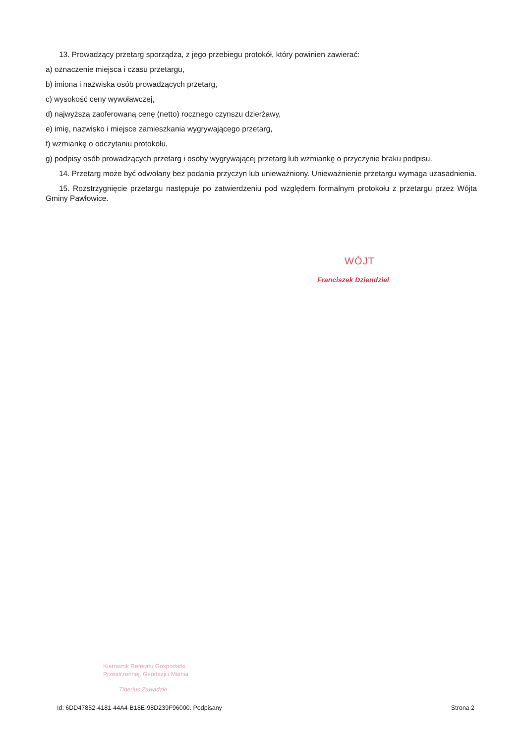13. Prowadzący przetarg sporządza, z jego przebiegu protokół, który powinien zawierać:
a) oznaczenie miejsca i czasu przetargu,
b) imiona i nazwiska osób prowadzących przetarg,
c) wysokość ceny wywoławczej,
d) najwyższą zaoferowaną cenę (netto) rocznego czynszu dzierżawy,
e) imię, nazwisko i miejsce zamieszkania wygrywającego przetarg,
f) wzmiankę o odczytaniu protokołu,
g) podpisy osób prowadzących przetarg i osoby wygrywającej przetarg lub wzmiankę o przyczynie braku podpisu.
14. Przetarg może być odwołany bez podania przyczyn lub unieważniony. Unieważnienie przetargu wymaga uzasadnienia.
15. Rozstrzygnięcie przetargu następuje po zatwierdzeniu pod względem formalnym protokołu z przetargu przez Wójta Gminy Pawłowice.
WÓJT
Franciszek Dziendziel
Kierownik Referatu Gospodarki
Przestrzennej, Geodezji i Mienia
Tiberius Zawadzki
Id: 6DD47852-4181-44A4-B18E-98D239F96000. Podpisany Strona 2